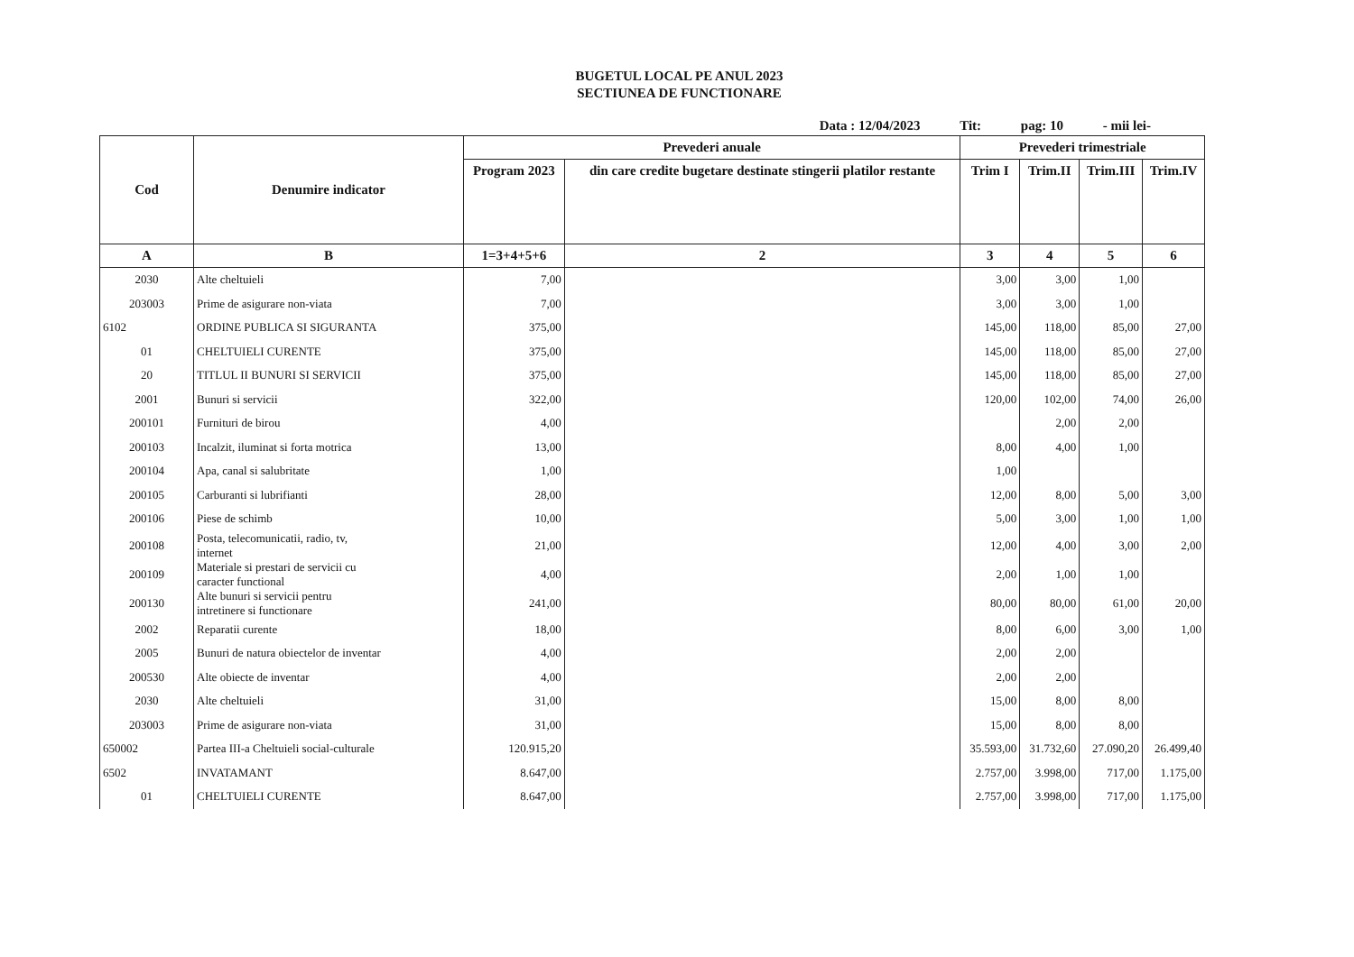BUGETUL LOCAL PE ANUL 2023
SECTIUNEA DE FUNCTIONARE
Data : 12/04/2023 Tit: pag: 10 - mii lei-
| Cod | Denumire indicator | Prevederi anuale | | Prevederi trimestriale | | | |
| --- | --- | --- | --- | --- | --- | --- | --- |
| | | Program 2023 | din care credite bugetare destinate stingerii platilor restante | Trim I | Trim.II | Trim.III | Trim.IV |
| A | B | 1=3+4+5+6 | 2 | 3 | 4 | 5 | 6 |
| 2030 | Alte cheltuieli | 7,00 | | 3,00 | 3,00 | 1,00 | |
| 203003 | Prime de asigurare non-viata | 7,00 | | 3,00 | 3,00 | 1,00 | |
| 6102 | ORDINE PUBLICA SI SIGURANTA | 375,00 | | 145,00 | 118,00 | 85,00 | 27,00 |
| 01 | CHELTUIELI CURENTE | 375,00 | | 145,00 | 118,00 | 85,00 | 27,00 |
| 20 | TITLUL II BUNURI SI SERVICII | 375,00 | | 145,00 | 118,00 | 85,00 | 27,00 |
| 2001 | Bunuri si servicii | 322,00 | | 120,00 | 102,00 | 74,00 | 26,00 |
| 200101 | Furnituri de birou | 4,00 | | | 2,00 | 2,00 | |
| 200103 | Incalzit, iluminat si forta motrica | 13,00 | | 8,00 | 4,00 | 1,00 | |
| 200104 | Apa, canal si salubritate | 1,00 | | 1,00 | | | |
| 200105 | Carburanti si lubrifianti | 28,00 | | 12,00 | 8,00 | 5,00 | 3,00 |
| 200106 | Piese de schimb | 10,00 | | 5,00 | 3,00 | 1,00 | 1,00 |
| 200108 | Posta, telecomunicatii, radio, tv, internet | 21,00 | | 12,00 | 4,00 | 3,00 | 2,00 |
| 200109 | Materiale si prestari de servicii cu caracter functional | 4,00 | | 2,00 | 1,00 | 1,00 | |
| 200130 | Alte bunuri si servicii pentru intretinere si functionare | 241,00 | | 80,00 | 80,00 | 61,00 | 20,00 |
| 2002 | Reparatii curente | 18,00 | | 8,00 | 6,00 | 3,00 | 1,00 |
| 2005 | Bunuri de natura obiectelor de inventar | 4,00 | | 2,00 | 2,00 | | |
| 200530 | Alte obiecte de inventar | 4,00 | | 2,00 | 2,00 | | |
| 2030 | Alte cheltuieli | 31,00 | | 15,00 | 8,00 | 8,00 | |
| 203003 | Prime de asigurare non-viata | 31,00 | | 15,00 | 8,00 | 8,00 | |
| 650002 | Partea III-a Cheltuieli social-culturale | 120.915,20 | | 35.593,00 | 31.732,60 | 27.090,20 | 26.499,40 |
| 6502 | INVATAMANT | 8.647,00 | | 2.757,00 | 3.998,00 | 717,00 | 1.175,00 |
| 01 | CHELTUIELI CURENTE | 8.647,00 | | 2.757,00 | 3.998,00 | 717,00 | 1.175,00 |